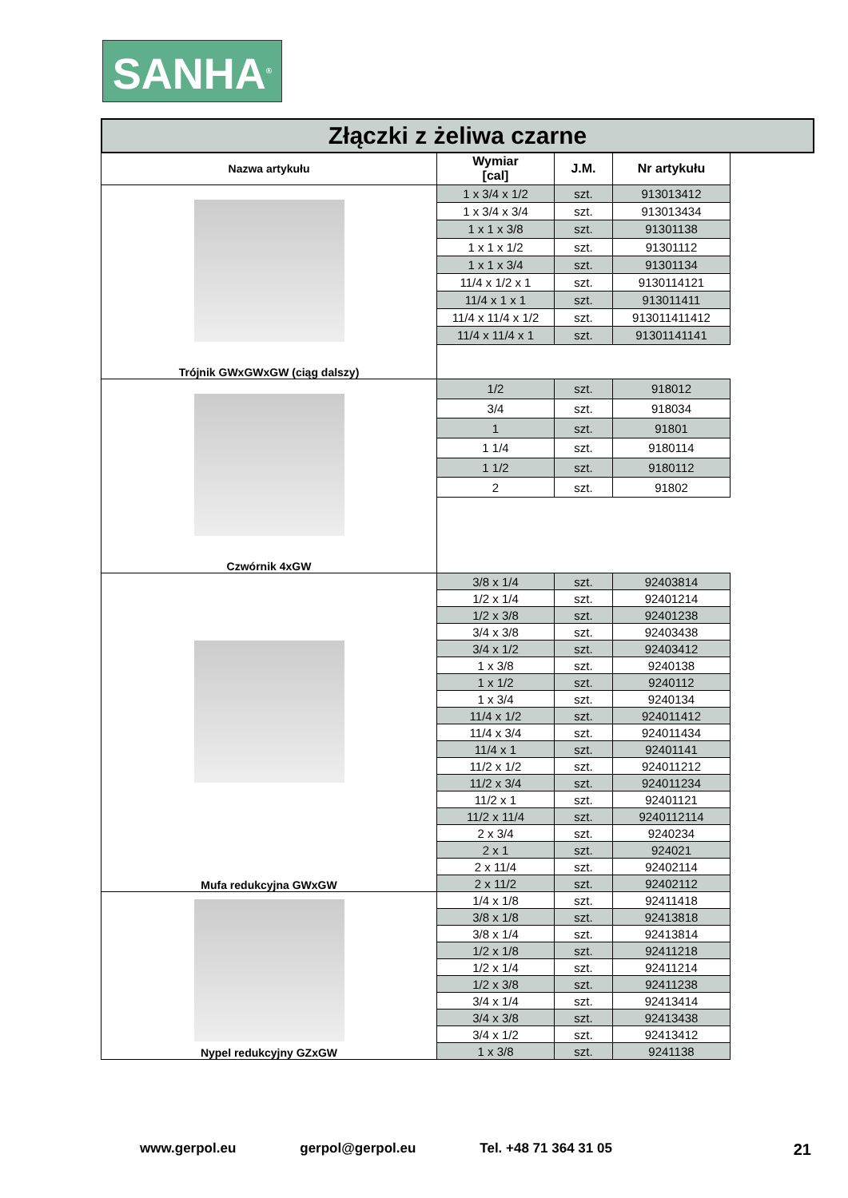SANHA<sup>®</sup>
Złączki z żeliwa czarne
| Nazwa artykułu | Wymiar [cal] | J.M. | Nr artykułu |
| --- | --- | --- | --- |
| Trójnik GWxGWxGW (ciąg dalszy) | 1 x 3/4 x 1/2 | szt. | 913013412 |
| | 1 x 3/4 x 3/4 | szt. | 913013434 |
| | 1 x 1 x 3/8 | szt. | 91301138 |
| | 1 x 1 x 1/2 | szt. | 91301112 |
| | 1 x 1 x 3/4 | szt. | 91301134 |
| | 11/4 x 1/2 x 1 | szt. | 9130114121 |
| | 11/4 x 1 x 1 | szt. | 913011411 |
| | 11/4 x 11/4 x 1/2 | szt. | 913011411412 |
| | 11/4 x 11/4 x 1 | szt. | 91301141141 |
| Czwórnik 4xGW | 1/2 | szt. | 918012 |
| | 3/4 | szt. | 918034 |
| | 1 | szt. | 91801 |
| | 1 1/4 | szt. | 9180114 |
| | 1 1/2 | szt. | 9180112 |
| | 2 | szt. | 91802 |
| Mufa redukcyjna GWxGW | 3/8 x 1/4 | szt. | 92403814 |
| | 1/2 x 1/4 | szt. | 92401214 |
| | 1/2 x 3/8 | szt. | 92401238 |
| | 3/4 x 3/8 | szt. | 92403438 |
| | 3/4 x 1/2 | szt. | 92403412 |
| | 1 x 3/8 | szt. | 9240138 |
| | 1 x 1/2 | szt. | 9240112 |
| | 1 x 3/4 | szt. | 9240134 |
| | 11/4 x 1/2 | szt. | 924011412 |
| | 11/4 x 3/4 | szt. | 924011434 |
| | 11/4 x 1 | szt. | 92401141 |
| | 11/2 x 1/2 | szt. | 924011212 |
| | 11/2 x 3/4 | szt. | 924011234 |
| | 11/2 x 1 | szt. | 92401121 |
| | 11/2 x 11/4 | szt. | 9240112114 |
| | 2 x 3/4 | szt. | 9240234 |
| | 2 x 1 | szt. | 924021 |
| | 2 x 11/4 | szt. | 92402114 |
| | 2 x 11/2 | szt. | 92402112 |
| Nypel redukcyjny GZxGW | 1/4 x 1/8 | szt. | 92411418 |
| | 3/8 x 1/8 | szt. | 92413818 |
| | 3/8 x 1/4 | szt. | 92413814 |
| | 1/2 x 1/8 | szt. | 92411218 |
| | 1/2 x 1/4 | szt. | 92411214 |
| | 1/2 x 3/8 | szt. | 92411238 |
| | 3/4 x 1/4 | szt. | 92413414 |
| | 3/4 x 3/8 | szt. | 92413438 |
| | 3/4 x 1/2 | szt. | 92413412 |
| | 1 x 3/8 | szt. | 9241138 |
www.gerpol.eu gerpol@gerpol.eu Tel. +48 71 364 31 05 21